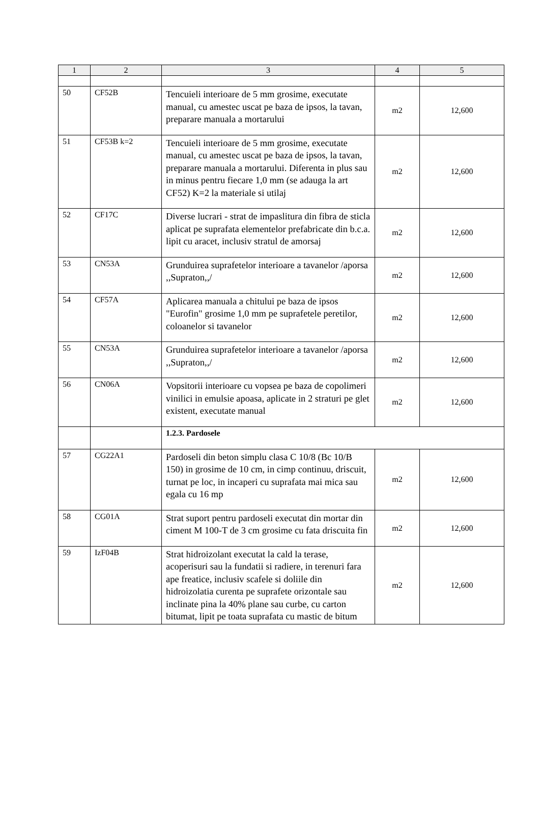| 1 | 2 | 3 | 4 | 5 |
| --- | --- | --- | --- | --- |
| 50 | CF52B | Tencuieli interioare de 5 mm grosime, executate manual, cu amestec uscat pe baza de ipsos, la tavan, preparare manuala a mortarului | m2 | 12,600 |
| 51 | CF53B k=2 | Tencuieli interioare de 5 mm grosime, executate manual, cu amestec uscat pe baza de ipsos, la tavan, preparare manuala a mortarului. Diferenta in plus sau in minus pentru fiecare 1,0 mm (se adauga la art CF52) K=2 la materiale si utilaj | m2 | 12,600 |
| 52 | CF17C | Diverse lucrari - strat de impaslitura din fibra de sticla aplicat pe suprafata elementelor prefabricate din b.c.a. lipit cu aracet, inclusiv stratul de amorsaj | m2 | 12,600 |
| 53 | CN53A | Grunduirea suprafetelor interioare a tavanelor /aporsa ,,Supraton,,/ | m2 | 12,600 |
| 54 | CF57A | Aplicarea manuala a chitului pe baza de ipsos "Eurofin" grosime 1,0 mm pe suprafetele peretilor, coloanelor si tavanelor | m2 | 12,600 |
| 55 | CN53A | Grunduirea suprafetelor interioare a tavanelor /aporsa ,,Supraton,,/ | m2 | 12,600 |
| 56 | CN06A | Vopsitorii interioare cu vopsea pe baza de copolimeri vinilici in emulsie apoasa, aplicate in 2 straturi pe glet existent, executate manual | m2 | 12,600 |
| | | 1.2.3. Pardosele | | |
| 57 | CG22A1 | Pardoseli din beton simplu clasa C 10/8 (Bc 10/B 150) in grosime de 10 cm, in cimp continuu, driscuit, turnat pe loc, in incaperi cu suprafata mai mica sau egala cu 16 mp | m2 | 12,600 |
| 58 | CG01A | Strat suport pentru pardoseli executat din mortar din ciment M 100-T de 3 cm grosime cu fata driscuita fin | m2 | 12,600 |
| 59 | IzF04B | Strat hidroizolant executat la cald la terase, acoperisuri sau la fundatii si radiere, in terenuri fara ape freatice, inclusiv scafele si doliile din hidroizolatia curenta pe suprafete orizontale sau inclinate pina la 40% plane sau curbe, cu carton bitumat, lipit pe toata suprafata cu mastic de bitum | m2 | 12,600 |